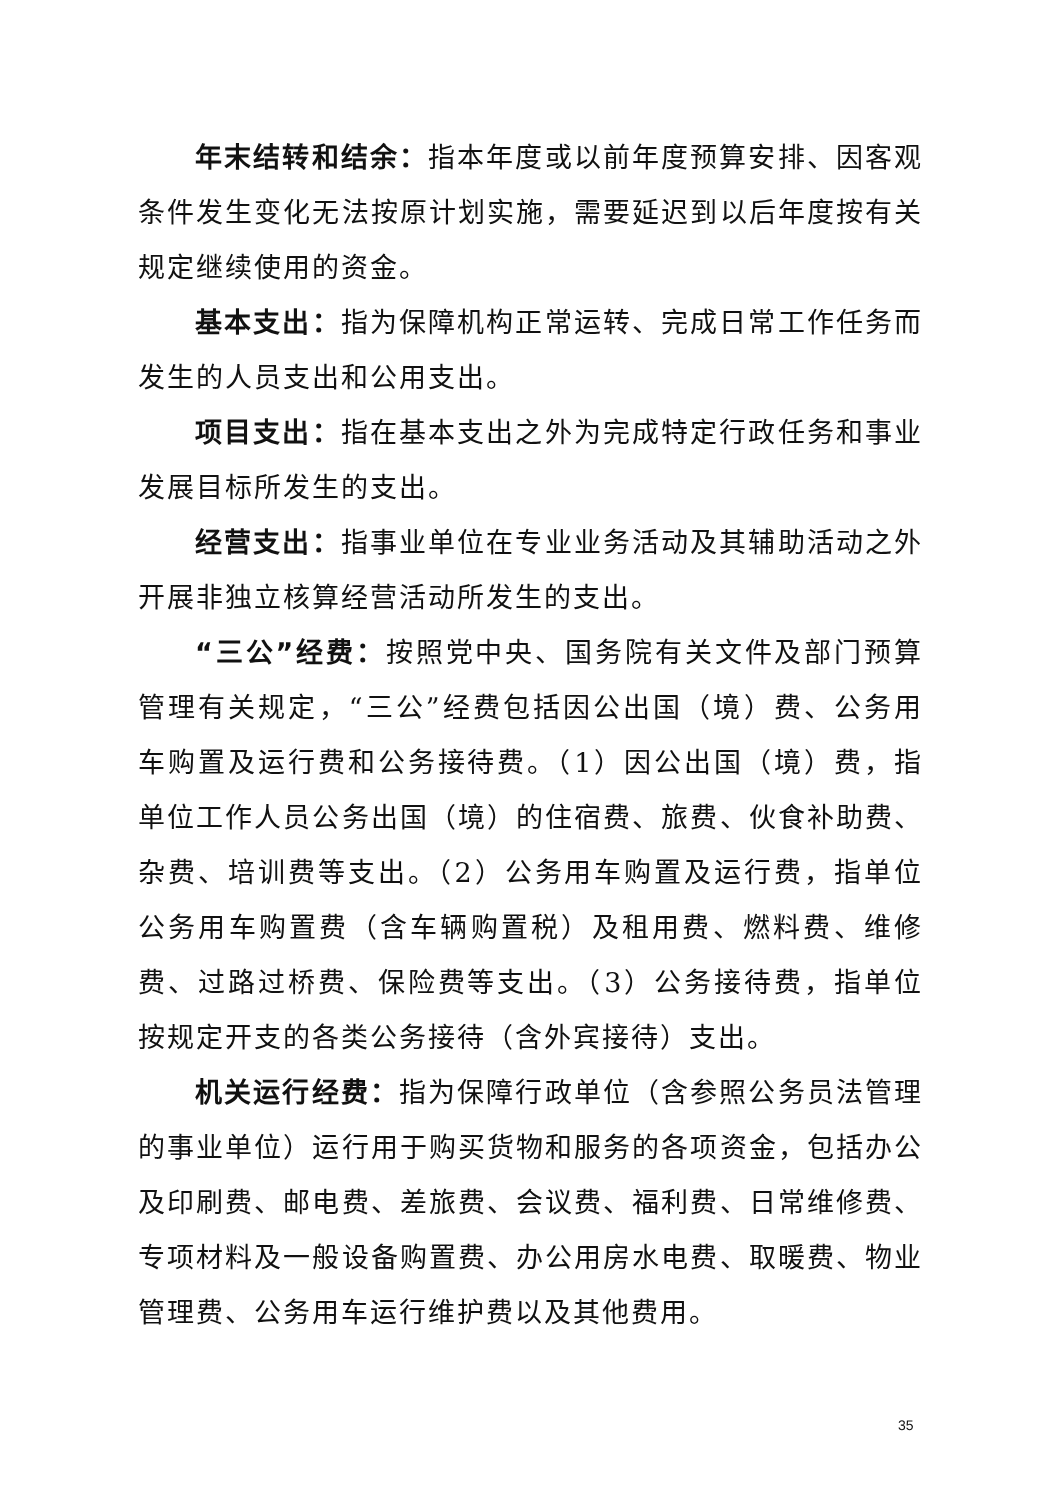年末结转和结余：指本年度或以前年度预算安排、因客观条件发生变化无法按原计划实施，需要延迟到以后年度按有关规定继续使用的资金。
基本支出：指为保障机构正常运转、完成日常工作任务而发生的人员支出和公用支出。
项目支出：指在基本支出之外为完成特定行政任务和事业发展目标所发生的支出。
经营支出：指事业单位在专业业务活动及其辅助活动之外开展非独立核算经营活动所发生的支出。
“三公”经费：按照党中央、国务院有关文件及部门预算管理有关规定，“三公”经费包括因公出国（境）费、公务用车购置及运行费和公务接待费。（1）因公出国（境）费，指单位工作人员公务出国（境）的住宿费、旅费、伙食补助费、杂费、培训费等支出。（2）公务用车购置及运行费，指单位公务用车购置费（含车辆购置税）及租用费、燃料费、维修费、过路过桥费、保险费等支出。（3）公务接待费，指单位按规定开支的各类公务接待（含外宾接待）支出。
机关运行经费：指为保障行政单位（含参照公务员法管理的事业单位）运行用于购买货物和服务的各项资金，包括办公及印刷费、邮电费、差旅费、会议费、福利费、日常维修费、专项材料及一般设备购置费、办公用房水电费、取暖费、物业管理费、公务用车运行维护费以及其他费用。
35